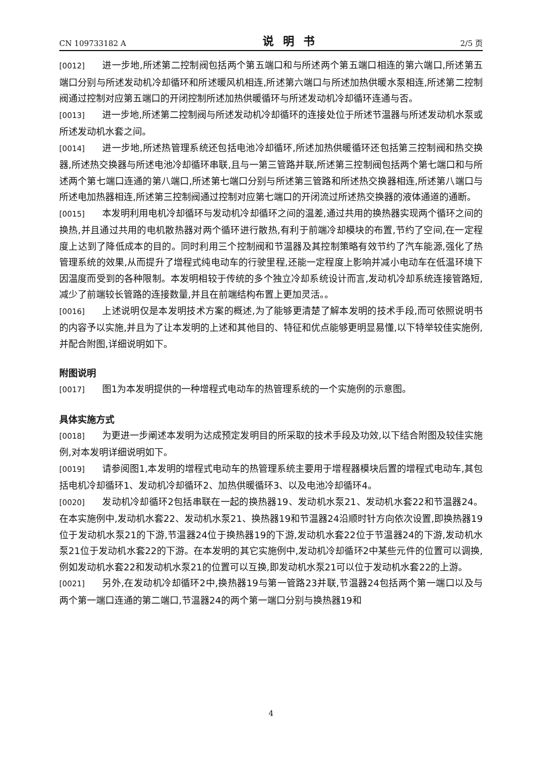CN 109733182 A 说明书 2/5 页
[0012] 进一步地,所述第二控制阀包括两个第五端口和与所述两个第五端口相连的第六端口,所述第五端口分别与所述发动机冷却循环和所述暖风机相连,所述第六端口与所述加热供暖水泵相连,所述第二控制阀通过控制对应第五端口的开闭控制所述加热供暖循环与所述发动机冷却循环连通与否。
[0013] 进一步地,所述第二控制阀与所述发动机冷却循环的连接处位于所述节温器与所述发动机水泵或所述发动机水套之间。
[0014] 进一步地,所述热管理系统还包括电池冷却循环,所述加热供暖循环还包括第三控制阀和热交换器,所述热交换器与所述电池冷却循环串联,且与一第三管路并联,所述第三控制阀包括两个第七端口和与所述两个第七端口连通的第八端口,所述第七端口分别与所述第三管路和所述热交换器相连,所述第八端口与所述电加热器相连,所述第三控制阀通过控制对应第七端口的开闭流过所述热交换器的液体通道的通断。
[0015] 本发明利用电机冷却循环与发动机冷却循环之间的温差,通过共用的换热器实现两个循环之间的换热,并且通过共用的电机散热器对两个循环进行散热,有利于前端冷却模块的布置,节约了空间,在一定程度上达到了降低成本的目的。同时利用三个控制阀和节温器及其控制策略有效节约了汽车能源,强化了热管理系统的效果,从而提升了增程式纯电动车的行驶里程,还能一定程度上影响并减小电动车在低温环境下因温度而受到的各种限制。本发明相较于传统的多个独立冷却系统设计而言,发动机冷却系统连接管路短,减少了前端较长管路的连接数量,并且在前端结构布置上更加灵活。。
[0016] 上述说明仅是本发明技术方案的概述,为了能够更清楚了解本发明的技术手段,而可依照说明书的内容予以实施,并且为了让本发明的上述和其他目的、特征和优点能够更明显易懂,以下特举较佳实施例,并配合附图,详细说明如下。
附图说明
[0017] 图1为本发明提供的一种增程式电动车的热管理系统的一个实施例的示意图。
具体实施方式
[0018] 为更进一步阐述本发明为达成预定发明目的所采取的技术手段及功效,以下结合附图及较佳实施例,对本发明详细说明如下。
[0019] 请参阅图1,本发明的增程式电动车的热管理系统主要用于增程器模块后置的增程式电动车,其包括电机冷却循环1、发动机冷却循环2、加热供暖循环3、以及电池冷却循环4。
[0020] 发动机冷却循环2包括串联在一起的换热器19、发动机水泵21、发动机水套22和节温器24。在本实施例中,发动机水套22、发动机水泵21、换热器19和节温器24沿顺时针方向依次设置,即换热器19位于发动机水泵21的下游,节温器24位于换热器19的下游,发动机水套22位于节温器24的下游,发动机水泵21位于发动机水套22的下游。在本发明的其它实施例中,发动机冷却循环2中某些元件的位置可以调换,例如发动机水套22和发动机水泵21的位置可以互换,即发动机水泵21可以位于发动机水套22的上游。
[0021] 另外,在发动机冷却循环2中,换热器19与第一管路23并联,节温器24包括两个第一端口以及与两个第一端口连通的第二端口,节温器24的两个第一端口分别与换热器19和
4